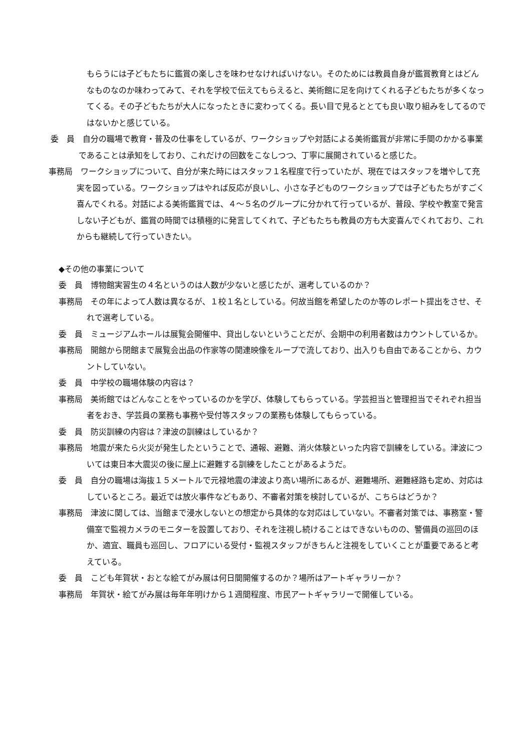もらうには子どもたちに鑑賞の楽しさを味わせなければいけない。そのためには教員自身が鑑賞教育とはどんなものなのか味わってみて、それを学校で伝えてもらえると、美術館に足を向けてくれる子どもたちが多くなってくる。その子どもたちが大人になったときに変わってくる。長い目で見るととても良い取り組みをしてるのではないかと感じている。
委　員　自分の職場で教育・普及の仕事をしているが、ワークショップや対話による美術鑑賞が非常に手間のかかる事業であることは承知をしており、これだけの回数をこなしつつ、丁寧に展開されていると感じた。
事務局　ワークショップについて、自分が来た時にはスタッフ１名程度で行っていたが、現在ではスタッフを増やして充実を図っている。ワークショップはやれば反応が良いし、小さな子どものワークショップでは子どもたちがすごく喜んでくれる。対話による美術鑑賞では、４～５名のグループに分かれて行っているが、普段、学校や教室で発言しない子どもが、鑑賞の時間では積極的に発言してくれて、子どもたちも教員の方も大変喜んでくれており、これからも継続して行っていきたい。
◆その他の事業について
委　員　博物館実習生の４名というのは人数が少ないと感じたが、選考しているのか？
事務局　その年によって人数は異なるが、１校１名としている。何故当館を希望したのか等のレポート提出をさせ、それで選考している。
委　員　ミュージアムホールは展覧会開催中、貸出しないということだが、会期中の利用者数はカウントしているか。
事務局　開館から閉館まで展覧会出品の作家等の関連映像をループで流しており、出入りも自由であることから、カウントしていない。
委　員　中学校の職場体験の内容は？
事務局　美術館ではどんなことをやっているのかを学び、体験してもらっている。学芸担当と管理担当でそれぞれ担当者をおき、学芸員の業務も事務や受付等スタッフの業務も体験してもらっている。
委　員　防災訓練の内容は？津波の訓練はしているか？
事務局　地震が来たら火災が発生したということで、通報、避難、消火体験といった内容で訓練をしている。津波については東日本大震災の後に屋上に避難する訓練をしたことがあるようだ。
委　員　自分の職場は海抜１５メートルで元禄地震の津波より高い場所にあるが、避難場所、避難経路も定め、対応はしているところ。最近では放火事件などもあり、不審者対策を検討しているが、こちらはどうか？
事務局　津波に関しては、当館まで浸水しないとの想定から具体的な対応はしていない。不審者対策では、事務室・警備室で監視カメラのモニターを設置しており、それを注視し続けることはできないものの、警備員の巡回のほか、適宜、職員も巡回し、フロアにいる受付・監視スタッフがきちんと注視をしていくことが重要であると考えている。
委　員　こども年賀状・おとな絵てがみ展は何日間開催するのか？場所はアートギャラリーか？
事務局　年賀状・絵てがみ展は毎年年明けから１週間程度、市民アートギャラリーで開催している。